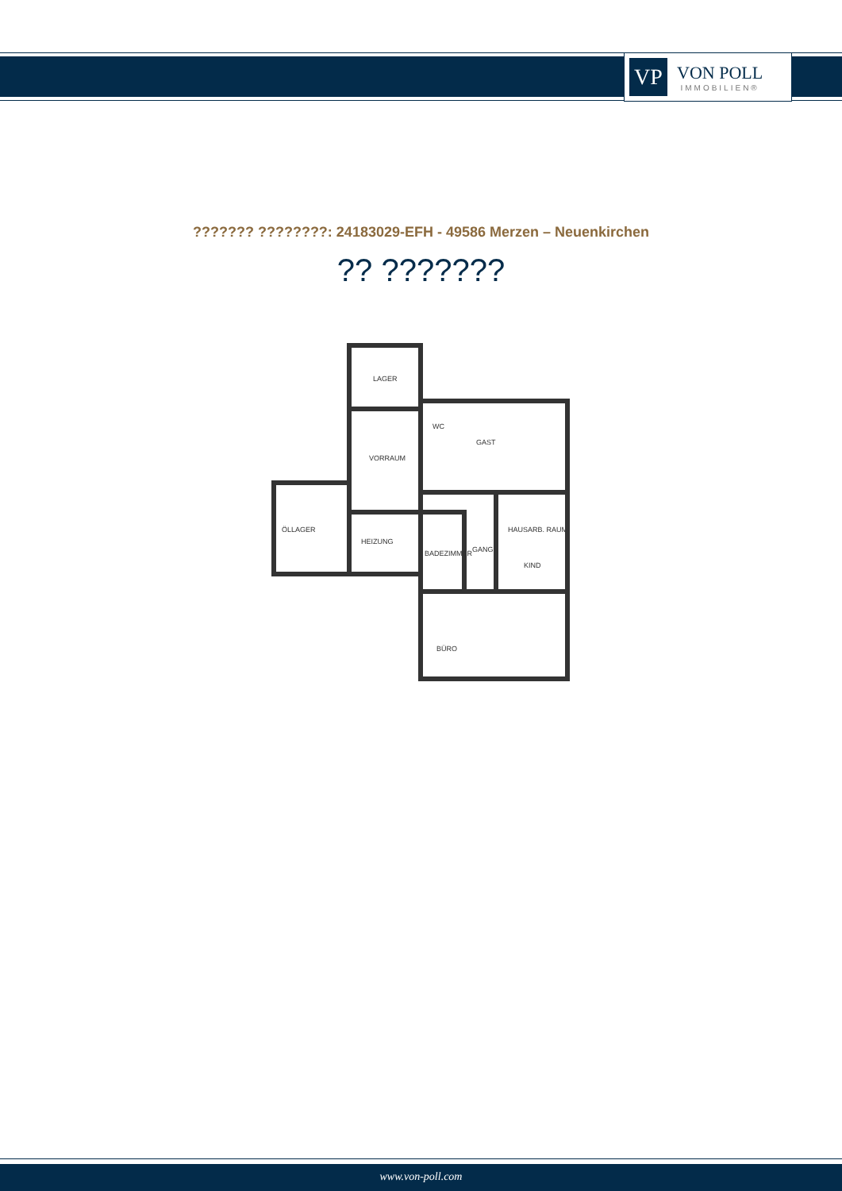VP
VON POLL
IMMOBILIEN®
??????? ????????: 24183029-EFH - 49586 Merzen – Neuenkirchen
?? ???????
LAGER
VORRAUM
ÖLLAGER
HEIZUNG
GAST
HAUSARB. RAUM
BADEZIMMER
GANG
KIND
BÜRO
WC
www.von-poll.com